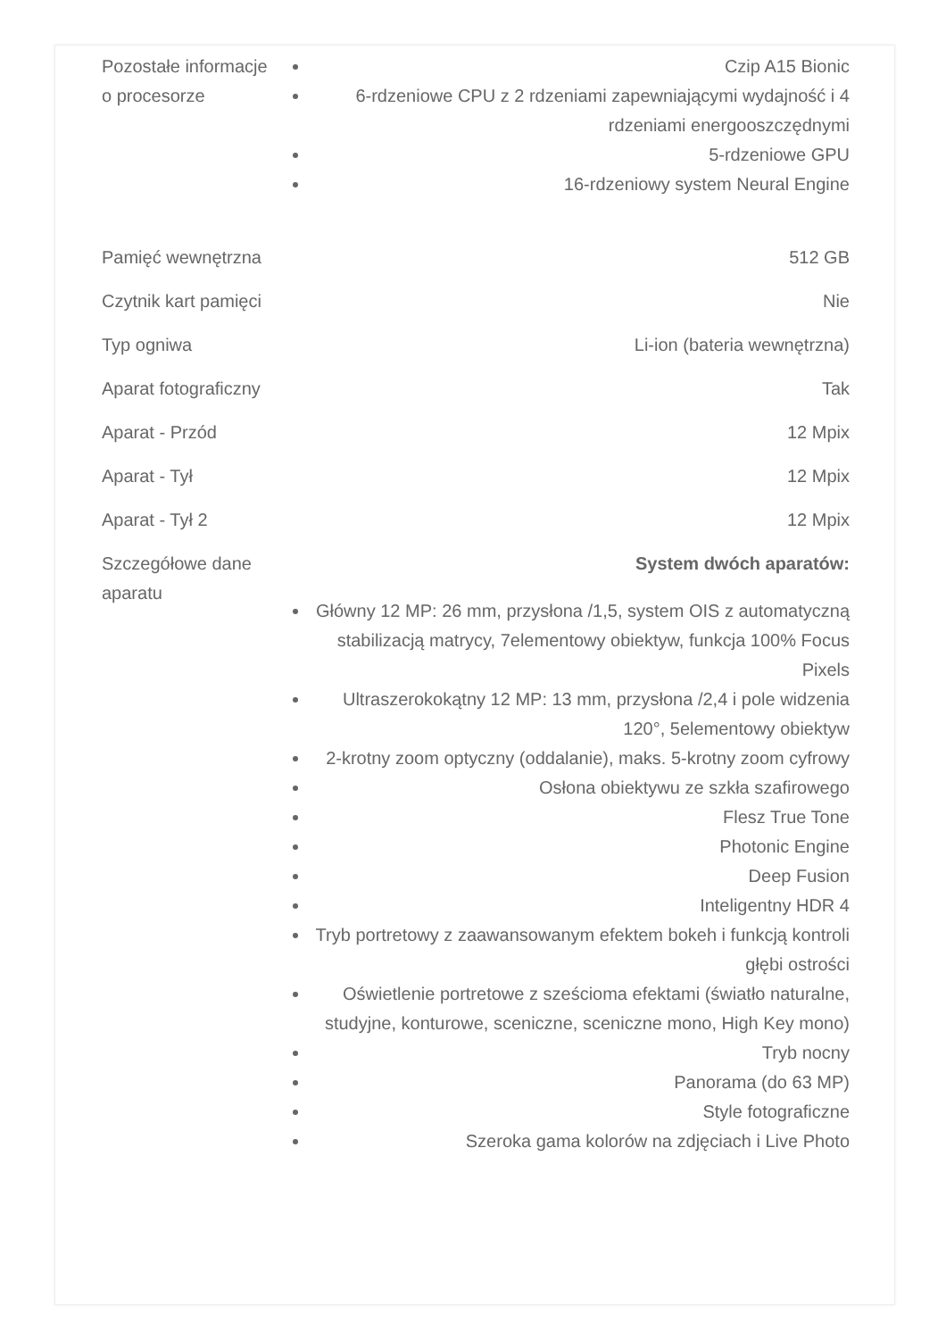| Pozostałe informacje o procesorze | Czip A15 Bionic 6-rdzeniowe CPU z 2 rdzeniami zapewniającymi wydajność i 4 rdzeniami energooszczędnymi 5-rdzeniowe GPU 16-rdzeniowy system Neural Engine |
| Pamięć wewnętrzna | 512 GB |
| Czytnik kart pamięci | Nie |
| Typ ogniwa | Li-ion (bateria wewnętrzna) |
| Aparat fotograficzny | Tak |
| Aparat - Przód | 12 Mpix |
| Aparat - Tył | 12 Mpix |
| Aparat - Tył 2 | 12 Mpix |
| Szczegółowe dane aparatu | System dwóch aparatów: Główny 12 MP: 26 mm, przysłona /1,5, system OIS z automatyczną stabilizacją matrycy, 7elementowy obiektyw, funkcja 100% Focus Pixels Ultraszerokokątny 12 MP: 13 mm, przysłona /2,4 i pole widzenia 120°, 5elementowy obiektyw 2-krotny zoom optyczny (oddalanie), maks. 5-krotny zoom cyfrowy Osłona obiektywu ze szkła szafirowego Flesz True Tone Photonic Engine Deep Fusion Inteligentny HDR 4 Tryb portretowy z zaawansowanym efektem bokeh i funkcją kontroli głębi ostrości Oświetlenie portretowe z sześcioma efektami (światło naturalne, studyjne, konturowe, sceniczne, sceniczne mono, High Key mono) Tryb nocny Panorama (do 63 MP) Style fotograficzne Szeroka gama kolorów na zdjęciach i Live Photo |